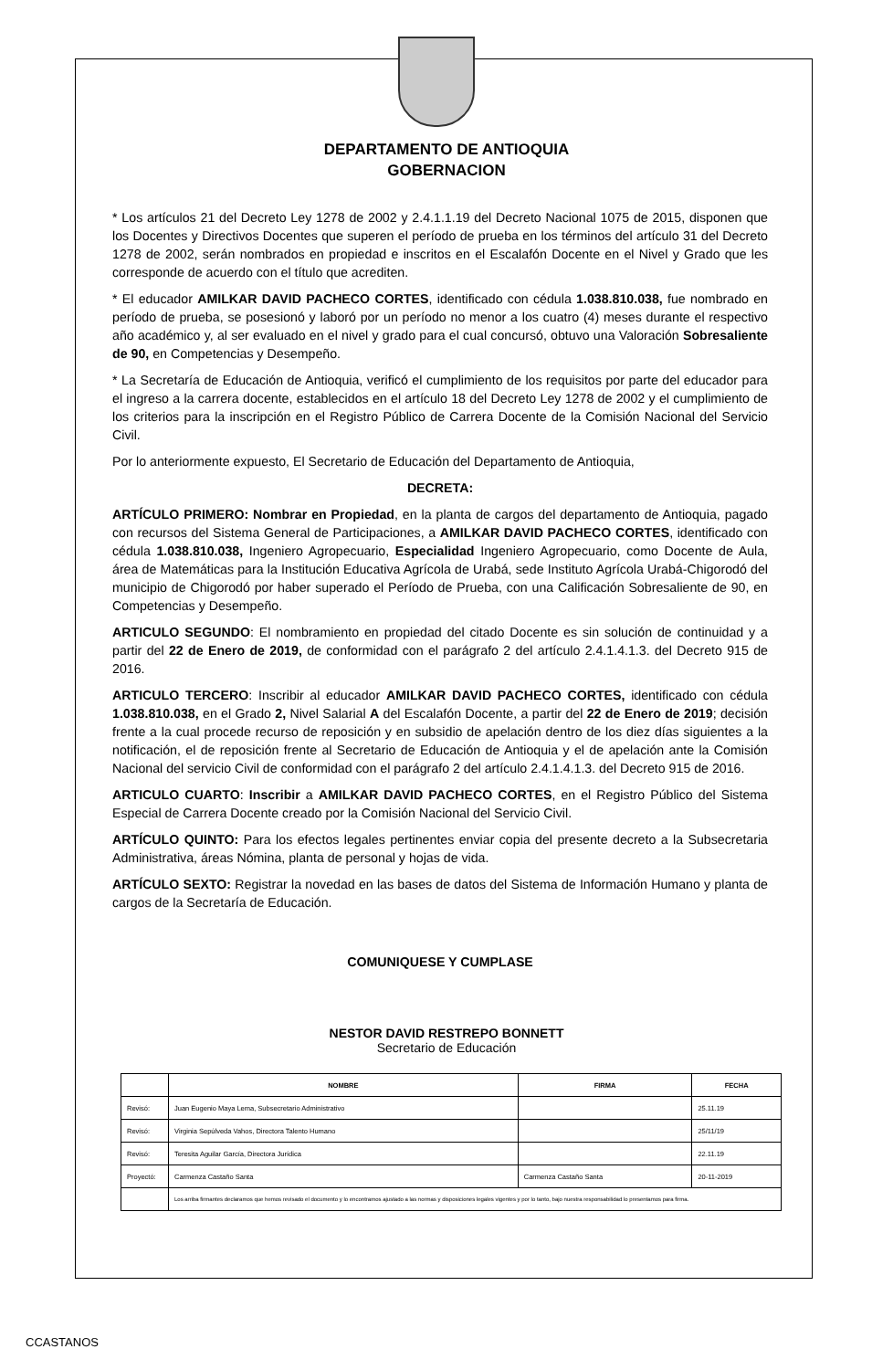DEPARTAMENTO DE ANTIOQUIA
GOBERNACION
* Los artículos 21 del Decreto Ley 1278 de 2002 y 2.4.1.1.19 del Decreto Nacional 1075 de 2015, disponen que los Docentes y Directivos Docentes que superen el período de prueba en los términos del artículo 31 del Decreto 1278 de 2002, serán nombrados en propiedad e inscritos en el Escalafón Docente en el Nivel y Grado que les corresponde de acuerdo con el título que acrediten.
* El educador AMILKAR DAVID PACHECO CORTES, identificado con cédula 1.038.810.038, fue nombrado en período de prueba, se posesionó y laboró por un período no menor a los cuatro (4) meses durante el respectivo año académico y, al ser evaluado en el nivel y grado para el cual concursó, obtuvo una Valoración Sobresaliente de 90, en Competencias y Desempeño.
* La Secretaría de Educación de Antioquia, verificó el cumplimiento de los requisitos por parte del educador para el ingreso a la carrera docente, establecidos en el artículo 18 del Decreto Ley 1278 de 2002 y el cumplimiento de los criterios para la inscripción en el Registro Público de Carrera Docente de la Comisión Nacional del Servicio Civil.
Por lo anteriormente expuesto, El Secretario de Educación del Departamento de Antioquia,
DECRETA:
ARTÍCULO PRIMERO: Nombrar en Propiedad, en la planta de cargos del departamento de Antioquia, pagado con recursos del Sistema General de Participaciones, a AMILKAR DAVID PACHECO CORTES, identificado con cédula 1.038.810.038, Ingeniero Agropecuario, Especialidad Ingeniero Agropecuario, como Docente de Aula, área de Matemáticas para la Institución Educativa Agrícola de Urabá, sede Instituto Agrícola Urabá-Chigorodó del municipio de Chigorodó por haber superado el Período de Prueba, con una Calificación Sobresaliente de 90, en Competencias y Desempeño.
ARTICULO SEGUNDO: El nombramiento en propiedad del citado Docente es sin solución de continuidad y a partir del 22 de Enero de 2019, de conformidad con el parágrafo 2 del artículo 2.4.1.4.1.3. del Decreto 915 de 2016.
ARTICULO TERCERO: Inscribir al educador AMILKAR DAVID PACHECO CORTES, identificado con cédula 1.038.810.038, en el Grado 2, Nivel Salarial A del Escalafón Docente, a partir del 22 de Enero de 2019; decisión frente a la cual procede recurso de reposición y en subsidio de apelación dentro de los diez días siguientes a la notificación, el de reposición frente al Secretario de Educación de Antioquia y el de apelación ante la Comisión Nacional del servicio Civil de conformidad con el parágrafo 2 del artículo 2.4.1.4.1.3. del Decreto 915 de 2016.
ARTICULO CUARTO: Inscribir a AMILKAR DAVID PACHECO CORTES, en el Registro Público del Sistema Especial de Carrera Docente creado por la Comisión Nacional del Servicio Civil.
ARTÍCULO QUINTO: Para los efectos legales pertinentes enviar copia del presente decreto a la Subsecretaria Administrativa, áreas Nómina, planta de personal y hojas de vida.
ARTÍCULO SEXTO: Registrar la novedad en las bases de datos del Sistema de Información Humano y planta de cargos de la Secretaría de Educación.
COMUNIQUESE Y CUMPLASE
NESTOR DAVID RESTREPO BONNETT
Secretario de Educación
| | NOMBRE | FIRMA | FECHA |
| --- | --- | --- | --- |
| Revisó: | Juan Eugenio Maya Lema, Subsecretario Administrativo | | 25.11.19 |
| Revisó: | Virginia Sepúlveda Vahos, Directora Talento Humano | | 25/11/19 |
| Revisó: | Teresita Aguilar García, Directora Jurídica | | 22.11.19 |
| Proyectó: | Carmenza Castaño Santa | Carmenza Castaño Santa | 20-11-2019 |
| | Los arriba firmantes declaramos que hemos revisado el documento y lo encontramos ajustado a las normas y disposiciones legales vigentes y por lo tanto, bajo nuestra responsabilidad lo presentamos para firma. | | |
CCASTANOS